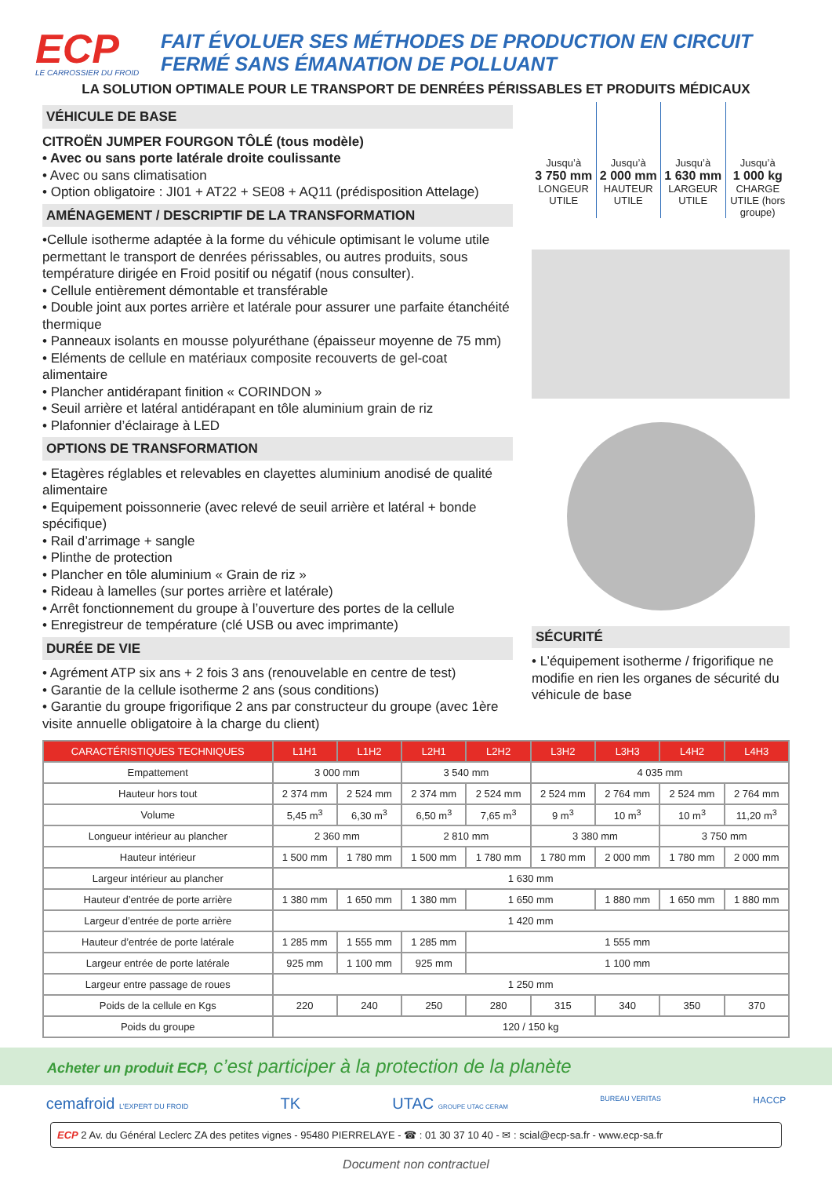ECP
LE CARROSSIER DU FROID
FAIT ÉVOLUER SES MÉTHODES DE PRODUCTION EN CIRCUIT
FERMÉ SANS ÉMANATION DE POLLUANT
LA SOLUTION OPTIMALE POUR LE TRANSPORT DE DENRÉES PÉRISSABLES ET PRODUITS MÉDICAUX
VÉHICULE DE BASE
CITROËN JUMPER FOURGON TÔLÉ (tous modèle)
• Avec ou sans porte latérale droite coulissante
• Avec ou sans climatisation
• Option obligatoire : JI01 + AT22 + SE08 + AQ11 (prédisposition Attelage)
AMÉNAGEMENT / DESCRIPTIF DE LA TRANSFORMATION
•Cellule isotherme adaptée à la forme du véhicule optimisant le volume utile permettant le transport de denrées périssables, ou autres produits, sous température dirigée en Froid positif ou négatif (nous consulter).
• Cellule entièrement démontable et transférable
• Double joint aux portes arrière et latérale pour assurer une parfaite étanchéité thermique
• Panneaux isolants en mousse polyuréthane (épaisseur moyenne de 75 mm)
• Eléments de cellule en matériaux composite recouverts de gel-coat alimentaire
• Plancher antidérapant finition « CORINDON »
• Seuil arrière et latéral antidérapant en tôle aluminium grain de riz
• Plafonnier d’éclairage à LED
OPTIONS DE TRANSFORMATION
• Etagères réglables et relevables en clayettes aluminium anodisé de qualité alimentaire
• Equipement poissonnerie (avec relevé de seuil arrière et latéral + bonde spécifique)
• Rail d’arrimage + sangle
• Plinthe de protection
• Plancher en tôle aluminium « Grain de riz »
• Rideau à lamelles (sur portes arrière et latérale)
• Arrêt fonctionnement du groupe à l’ouverture des portes de la cellule
• Enregistreur de température (clé USB ou avec imprimante)
DURÉE DE VIE
• Agrément ATP six ans + 2 fois 3 ans (renouvelable en centre de test)
• Garantie de la cellule isotherme 2 ans (sous conditions)
• Garantie du groupe frigorifique 2 ans par constructeur du groupe (avec 1ère visite annuelle obligatoire à la charge du client)
Jusqu’à
3 750 mm
LONGEUR UTILE
Jusqu’à
2 000 mm
HAUTEUR UTILE
Jusqu’à
1 630 mm
LARGEUR UTILE
Jusqu’à
1 000 kg
CHARGE UTILE (hors groupe)
SÉCURITÉ
• L’équipement isotherme / frigorifique ne modifie en rien les organes de sécurité du véhicule de base
| CARACTÉRISTIQUES TECHNIQUES | L1H1 | L1H2 | L2H1 | L2H2 | L3H2 | L3H3 | L4H2 | L4H3 |
| --- | --- | --- | --- | --- | --- | --- | --- | --- |
| Empattement | 3 000 mm | | 3 540 mm | | 4 035 mm | | | |
| Hauteur hors tout | 2 374 mm | 2 524 mm | 2 374 mm | 2 524 mm | 2 524 mm | 2 764 mm | 2 524 mm | 2 764 mm |
| Volume | 5,45 m<sup>3</sup> | 6,30 m<sup>3</sup> | 6,50 m<sup>3</sup> | 7,65 m<sup>3</sup> | 9 m<sup>3</sup> | 10 m<sup>3</sup> | 10 m<sup>3</sup> | 11,20 m<sup>3</sup> |
| Longueur intérieur au plancher | 2 360 mm | | 2 810 mm | | 3 380 mm | | 3 750 mm | |
| Hauteur intérieur | 1 500 mm | 1 780 mm | 1 500 mm | 1 780 mm | 1 780 mm | 2 000 mm | 1 780 mm | 2 000 mm |
| Largeur intérieur au plancher | 1 630 mm | | | | | | | |
| Hauteur d’entrée de porte arrière | 1 380 mm | 1 650 mm | 1 380 mm | 1 650 mm | | 1 880 mm | 1 650 mm | 1 880 mm |
| Largeur d’entrée de porte arrière | 1 420 mm | | | | | | | |
| Hauteur d’entrée de porte latérale | 1 285 mm | 1 555 mm | 1 285 mm | 1 555 mm | | | | |
| Largeur entrée de porte latérale | 925 mm | 1 100 mm | 925 mm | 1 100 mm | | | | |
| Largeur entre passage de roues | 1 250 mm | | | | | | | |
| Poids de la cellule en Kgs | 220 | 240 | 250 | 280 | 315 | 340 | 350 | 370 |
| Poids du groupe | 120 / 150 kg | | | | | | | |
Acheter un produit ECP, c’est participer à la protection de la planète
cemafroid L’EXPERT DU FROID TK UTAC GROUPE UTAC CERAM BUREAU VERITAS HACCP
ECP 2 Av. du Général Leclerc ZA des petites vignes - 95480 PIERRELAYE - ☎ : 01 30 37 10 40 - ✉ : scial@ecp-sa.fr - www.ecp-sa.fr
Document non contractuel